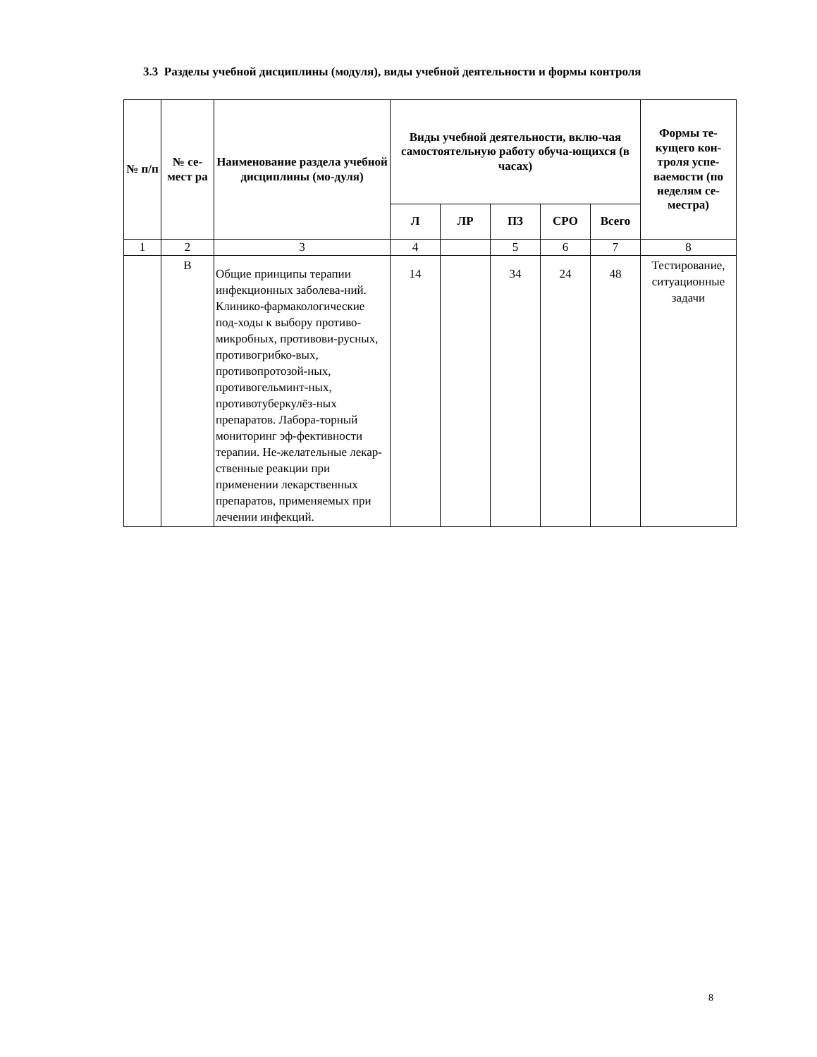3.3 Разделы учебной дисциплины (модуля), виды учебной деятельности и формы контроля
| № п/п | № се-мест ра | Наименование раздела учебной дисциплины (мо-дуля) | Виды учебной деятельности, вклю-чая самостоятельную работу обуча-ющихся (в часах) | | | | | Формы те-кущего кон-троля успе-ваемости (по неделям се-местра) |
| --- | --- | --- | --- | --- | --- | --- | --- | --- |
| | | | Л | ЛР | ПЗ | СРО | Всего | |
| 1 | 2 | 3 | 4 | | 5 | 6 | 7 | 8 |
| | В | Общие принципы терапии инфекционных заболева-ний. Клинико-фармакологические под-ходы к выбору противо-микробных, противови-русных, противогрибко-вых, противопротозой-ных, противогельминт-ных, противотуберкулёз-ных препаратов. Лабора-торный мониторинг эф-фективности терапии. Не-желательные лекар-ственные реакции при применении лекарственных препаратов, применяемых при лечении инфекций. | 14 | | 34 | 24 | 48 | Тестирование, ситуационные задачи |
8